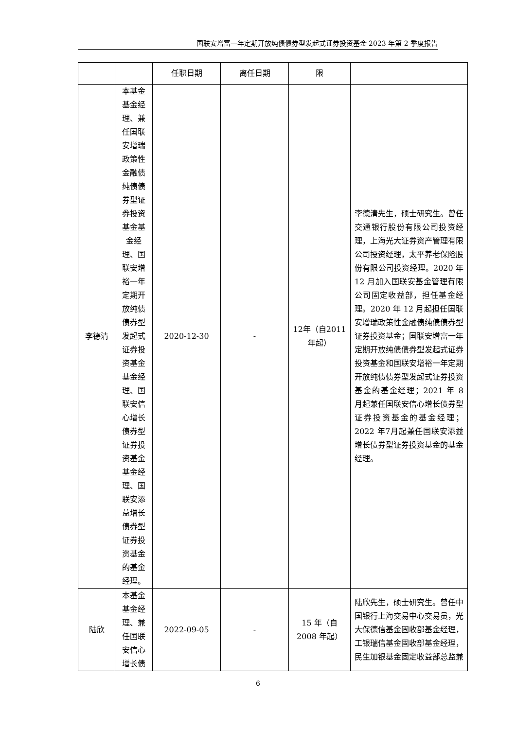国联安增富一年定期开放纯债债券型发起式证券投资基金 2023 年第 2 季度报告
| | | 任职日期 | 离任日期 | 限 | |
| 李德清 | 本基金基金经理、兼任国联安增瑞政策性金融债纯债债券型证券投资基金基金经理、国联安增裕一年定期开放纯债债券型发起式证券投资基金基金经理、国联安信心增长债券型证券投资基金基金经理、国联安添益增长债券型证券投资基金的基金经理。 | 2020-12-30 | - | 12年（自2011年起） | 李德清先生，硕士研究生。曾任交通银行股份有限公司投资经理，上海光大证券资产管理有限公司投资经理，太平养老保险股份有限公司投资经理。2020 年 12 月加入国联安基金管理有限公司固定收益部，担任基金经理。2020 年 12 月起担任国联安增瑞政策性金融债纯债债券型证券投资基金；国联安增富一年定期开放纯债债券型发起式证券投资基金和国联安增裕一年定期开放纯债债券型发起式证券投资基金的基金经理；2021 年 8 月起兼任国联安信心增长债券型证券投资基金的基金经理；2022 年7月起兼任国联安添益增长债券型证券投资基金的基金经理。 |
| 陆欣 | 本基金基金经理、兼任国联安信心增长债 | 2022-09-05 | - | 15 年（自2008 年起） | 陆欣先生，硕士研究生。曾任中国银行上海交易中心交易员，光大保德信基金固收部基金经理，工银瑞信基金固收部基金经理，民生加银基金固定收益部总监兼 |
6